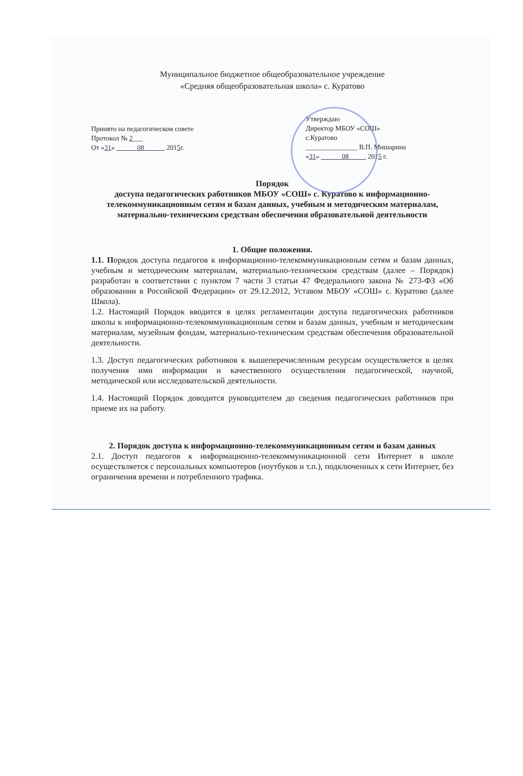Муниципальное бюджетное общеобразовательное учреждение
«Средняя общеобразовательная школа» с. Куратово
Принято на педагогическом совете
Протокол № 2___
От «31» ______08______ 2015г.
Утверждаю
Директор МБОУ «СОШ»
с.Куратово
_______________ В.П. Мишарина
«31» ______08_____ 2015 г.
Порядок
доступа педагогических работников МБОУ «СОШ» с. Куратово к информационно-телекоммуникационным сетям и базам данных, учебным и методическим материалам, материально-техническим средствам обеспечения образовательной деятельности
1. Общие положения.
1.1. Порядок доступа педагогов к информационно-телекоммуникационным сетям и базам данных, учебным и методическим материалам, материально-техническим средствам (далее – Порядок) разработан в соответствии с пунктом 7 части 3 статьи 47 Федерального закона № 273-ФЗ «Об образовании в Российской Федерации» от 29.12.2012, Уставом МБОУ «СОШ» с. Куратово (далее Школа).
1.2. Настоящий Порядок вводится в целях регламентации доступа педагогических работников школы к информационно-телекоммуникационным сетям и базам данных, учебным и методическим материалам, музейным фондам, материально-техническим средствам обеспечения образовательной деятельности.
1.3. Доступ педагогических работников к вышеперечисленным ресурсам осуществляется в целях получения ими информации и качественного осуществления педагогической, научной, методической или исследовательской деятельности.
1.4. Настоящий Порядок доводится руководителем до сведения педагогических работников при приеме их на работу.
2. Порядок доступа к информационно-телекоммуникационным сетям и базам данных
2.1. Доступ педагогов к информационно-телекоммуникационной сети Интернет в школе осуществляется с персональных компьютеров (ноутбуков и т.п.), подключенных к сети Интернет, без ограничения времени и потребленного трафика.